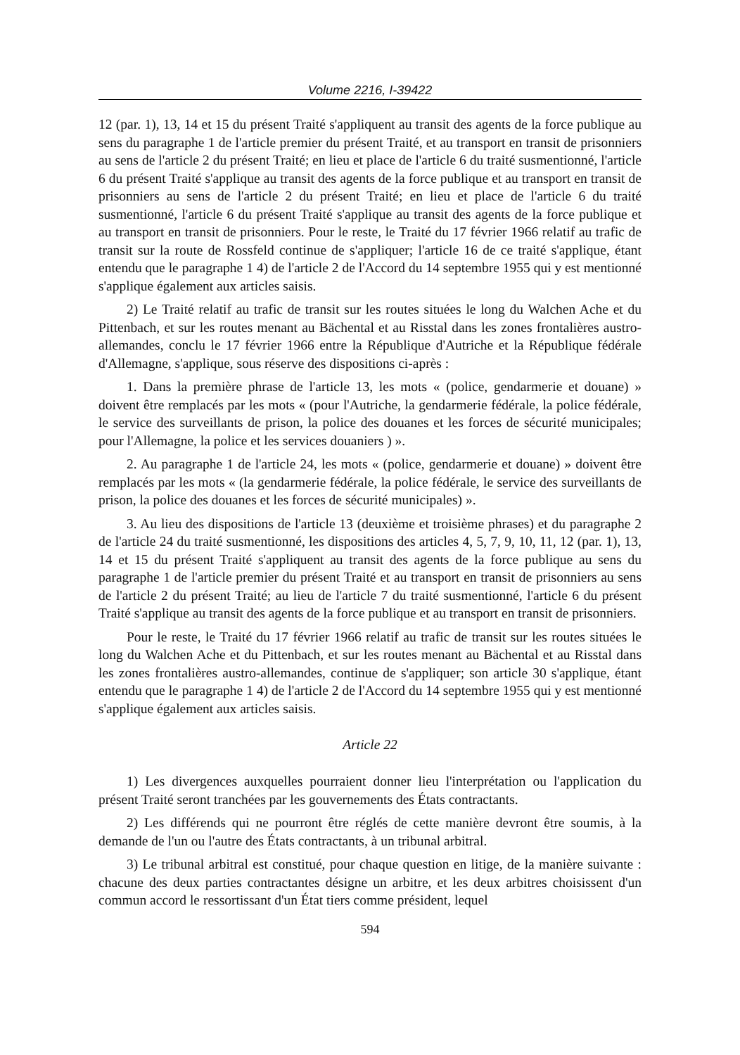Volume 2216, I-39422
12 (par. 1), 13, 14 et 15 du présent Traité s'appliquent au transit des agents de la force publique au sens du paragraphe 1 de l'article premier du présent Traité, et au transport en transit de prisonniers au sens de l'article 2 du présent Traité; en lieu et place de l'article 6 du traité susmentionné, l'article 6 du présent Traité s'applique au transit des agents de la force publique et au transport en transit de prisonniers au sens de l'article 2 du présent Traité; en lieu et place de l'article 6 du traité susmentionné, l'article 6 du présent Traité s'applique au transit des agents de la force publique et au transport en transit de prisonniers. Pour le reste, le Traité du 17 février 1966 relatif au trafic de transit sur la route de Rossfeld continue de s'appliquer; l'article 16 de ce traité s'applique, étant entendu que le paragraphe 1 4) de l'article 2 de l'Accord du 14 septembre 1955 qui y est mentionné s'applique également aux articles saisis.
2) Le Traité relatif au trafic de transit sur les routes situées le long du Walchen Ache et du Pittenbach, et sur les routes menant au Bächental et au Risstal dans les zones frontalières austro-allemandes, conclu le 17 février 1966 entre la République d'Autriche et la République fédérale d'Allemagne, s'applique, sous réserve des dispositions ci-après :
1. Dans la première phrase de l'article 13, les mots « (police, gendarmerie et douane) » doivent être remplacés par les mots « (pour l'Autriche, la gendarmerie fédérale, la police fédérale, le service des surveillants de prison, la police des douanes et les forces de sécurité municipales; pour l'Allemagne, la police et les services douaniers ) ».
2. Au paragraphe 1 de l'article 24, les mots « (police, gendarmerie et douane) » doivent être remplacés par les mots « (la gendarmerie fédérale, la police fédérale, le service des surveillants de prison, la police des douanes et les forces de sécurité municipales) ».
3. Au lieu des dispositions de l'article 13 (deuxième et troisième phrases) et du paragraphe 2 de l'article 24 du traité susmentionné, les dispositions des articles 4, 5, 7, 9, 10, 11, 12 (par. 1), 13, 14 et 15 du présent Traité s'appliquent au transit des agents de la force publique au sens du paragraphe 1 de l'article premier du présent Traité et au transport en transit de prisonniers au sens de l'article 2 du présent Traité; au lieu de l'article 7 du traité susmentionné, l'article 6 du présent Traité s'applique au transit des agents de la force publique et au transport en transit de prisonniers.
Pour le reste, le Traité du 17 février 1966 relatif au trafic de transit sur les routes situées le long du Walchen Ache et du Pittenbach, et sur les routes menant au Bächental et au Risstal dans les zones frontalières austro-allemandes, continue de s'appliquer; son article 30 s'applique, étant entendu que le paragraphe 1 4) de l'article 2 de l'Accord du 14 septembre 1955 qui y est mentionné s'applique également aux articles saisis.
Article 22
1) Les divergences auxquelles pourraient donner lieu l'interprétation ou l'application du présent Traité seront tranchées par les gouvernements des États contractants.
2) Les différends qui ne pourront être réglés de cette manière devront être soumis, à la demande de l'un ou l'autre des États contractants, à un tribunal arbitral.
3) Le tribunal arbitral est constitué, pour chaque question en litige, de la manière suivante : chacune des deux parties contractantes désigne un arbitre, et les deux arbitres choisissent d'un commun accord le ressortissant d'un État tiers comme président, lequel
594